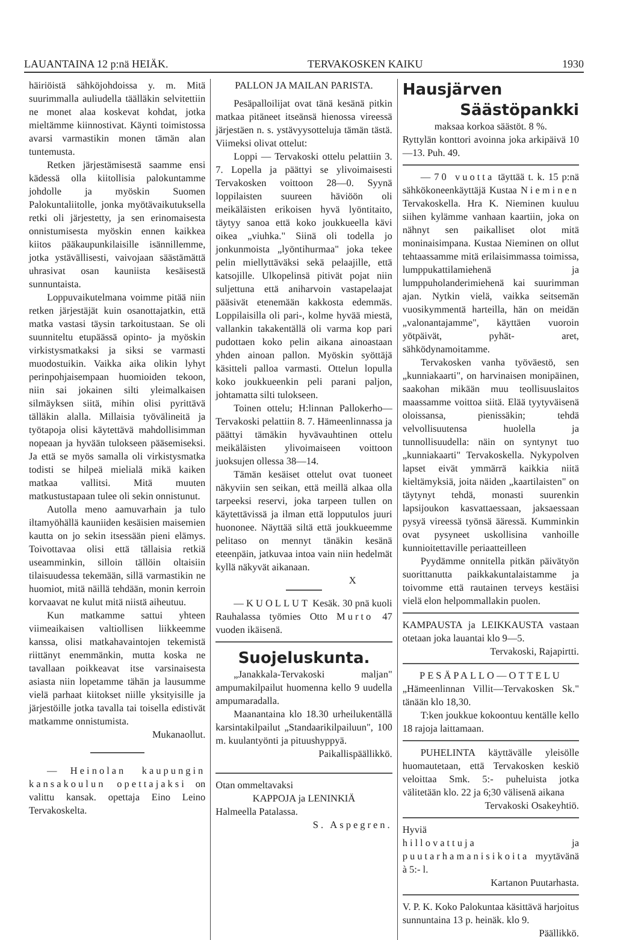LAUANTAINA 12 p:nä HEIÄK. TERVAKOSKEN KAIKU 1930
häiriöistä sähköjohdoissa y. m. Mitä suurimmalla auliudella täälläkin selvitettiin ne monet alaa koskevat kohdat, jotka mieltämme kiinnostivat. Käynti toimistossa avarsi varmastikin monen tämän alan tuntemusta.
Retken järjestämisestä saamme ensi kädessä olla kiitollisia palokuntamme johdolle ja myöskin Suomen Palokuntaliitolle, jonka myötävaikutuksella retki oli järjestetty, ja sen erinomaisesta onnistumisesta myöskin ennen kaikkea kiitos pääkaupunkilaisille isännillemme, jotka ystävällisesti, vaivojaan säästämättä uhrasivat osan kauniista kesäisestä sunnuntaista.
Loppuvaikutelmana voimme pitää niin retken järjestäjät kuin osanottajatkin, että matka vastasi täysin tarkoitustaan. Se oli suunniteltu etupäässä opinto- ja myöskin virkistysmatkaksi ja siksi se varmasti muodostuikin. Vaikka aika olikin lyhyt perinpohjaisempaan huomioiden tekoon, niin sai jokainen silti yleimalkaisen silmäyksen siitä, mihin olisi pyrittävä tälläkin alalla. Millaisia työvälineitä ja työtapoja olisi käytettävä mahdollisimman nopeaan ja hyvään tulokseen pääsemiseksi. Ja että se myös samalla oli virkistysmatka todisti se hilpeä mielialä mikä kaiken matkaa vallitsi. Mitä muuten matkustustapaan tulee oli sekin onnistunut.
Autolla meno aamuvarhain ja tulo iltamyöhällä kauniiden kesäisien maisemien kautta on jo sekin itsessään pieni elämys. Toivottavaa olisi että tällaisia retkiä useamminkin, silloin tällöin oltaisiin tilaisuudessa tekemään, sillä varmastikin ne huomiot, mitä näillä tehdään, monin kerroin korvaavat ne kulut mitä niistä aiheutuu.
Kun matkamme sattui yhteen viimeaikaisen valtiollisen liikkeemme kanssa, olisi matkahavaintojen tekemistä riittänyt enemmänkin, mutta koska ne tavallaan poikkeavat itse varsinaisesta asiasta niin lopetamme tähän ja lausumme vielä parhaat kiitokset niille yksityisille ja järjestöille jotka tavalla tai toisella edistivät matkamme onnistumista.
Mukanaollut.
— Heinolan kaupungin kansakoulun opettajaksi on valittu kansak. opettaja Eino Leino Tervakoskelta.
PALLON JA MAILAN PARISTA.
Pesäpalloilijat ovat tänä kesänä pitkin matkaa pitäneet itseänsä hienossa vireessä järjestäen n. s. ystävyysotteluja tämän tästä. Viimeksi olivat ottelut:
Loppi — Tervakoski ottelu pelattiin 3. 7. Lopella ja päättyi se ylivoimaisesti Tervakosken voittoon 28—0. Syynä loppilaisten suureen häviöön oli meikäläisten erikoisen hyvä lyöntitaito, täytyy sanoa että koko joukkueella kävi oikea „viuhka." Siinä oli todella jo jonkunmoista „lyöntihurmaa" joka tekee pelin miellyttäväksi sekä pelaajille, että katsojille. Ulkopelinsä pitivät pojat niin suljettuna että aniharvoin vastapelaajat pääsivät etenemään kakkosta edemmäs. Loppilaisilla oli pari-, kolme hyvää miestä, vallankin takakentällä oli varma kop pari pudottaen koko pelin aikana ainoastaan yhden ainoan pallon. Myöskin syöttäjä käsitteli palloa varmasti. Ottelun lopulla koko joukkueenkin peli parani paljon, johtamatta silti tulokseen.
Toinen ottelu; H:linnan Pallokerho—Tervakoski pelattiin 8. 7. Hämeenlinnassa ja päättyi tämäkin hyvävauhtinen ottelu meikäläisten ylivoimaiseen voittoon juoksujen ollessa 38—14.
Tämän kesäiset ottelut ovat tuoneet näkyviin sen seikan, että meillä alkaa olla tarpeeksi reservi, joka tarpeen tullen on käytettävissä ja ilman että lopputulos juuri huononee. Näyttää siltä että joukkueemme pelitaso on mennyt tänäkin kesänä eteenpäin, jatkuvaa intoa vain niin hedelmät kyllä näkyvät aikanaan.
X
— KUOLLUT Kesäk. 30 pnä kuoli Rauhalassa työmies Otto Murto 47 vuoden ikäisenä.
Suojeluskunta.
„Janakkala-Tervakoski maljan" ampumakilpailut huomenna kello 9 uudella ampumaradalla.
Maanantaina klo 18.30 urheilukentällä karsintakilpailut „Standaarikilpailuun", 100 m. kuulantyönti ja pituushyppyä.
Paikallispäällikkö.
Otan ommeltavaksi
KAPPOJA ja LENINKIÄ
Halmeella Patalassa.
S. Aspegren.
Hausjärven
Säästöpankki
maksaa korkoa säästöt. 8 %.
Ryttylän konttori avoinna joka arkipäivä 10—13. Puh. 49.
— 70 vuotta täyttää t. k. 15 p:nä sähkökoneenkäyttäjä Kustaa Nieminen Tervakoskella. Hra K. Nieminen kuuluu siihen kylämme vanhaan kaartiin, joka on nähnyt sen paikalliset olot mitä moninaisimpana. Kustaa Nieminen on ollut tehtaassamme mitä erilaisimmassa toimissa, lumppukattilamiehenä ja lumppuholanderimiehenä kai suurimman ajan. Nytkin vielä, vaikka seitsemän vuosikymmentä harteilla, hän on meidän „valonantajamme", käyttäen vuoroin yötpäivät, pyhät- aret, sähködynamoitamme.
Tervakosken vanha työväestö, sen „kunniakaarti", on harvinaisen monipäinen, saakohan mikään muu teollisuuslaitos maassamme voittoa siitä. Elää tyytyväisenä oloissansa, pienissäkin; tehdä velvollisuutensa huolella ja tunnollisuudella: näin on syntynyt tuo „kunniakaarti" Tervakoskella. Nykypolven lapset eivät ymmärrä kaikkia niitä kieltämyksiä, joita näiden „kaartilaisten" on täytynyt tehdä, monasti suurenkin lapsijoukon kasvattaessaan, jaksaessaan pysyä vireessä työnsä ääressä. Kumminkin ovat pysyneet uskollisina vanhoille kunnioitettaville periaatteilleen
Pyydämme onnitella pitkän päivätyön suorittanutta paikkakuntalaistamme ja toivomme että rautainen terveys kestäisi vielä elon helpommallakin puolen.
KAMPAUSTA ja LEIKKAUSTA vastaan otetaan joka lauantai klo 9—5.
Tervakoski, Rajapirtti.
PESÄPALLO—OTTELU
„Hämeenlinnan Villit—Tervakosken Sk." tänään klo 18,30.
T:ken joukkue kokoontuu kentälle kello 18 rajoja laittamaan.
PUHELINTA käyttävälle yleisölle huomautetaan, että Tervakosken keskiö veloittaa Smk. 5:- puheluista jotka välitetään klo. 22 ja 6;30 välisenä aikana
Tervakoski Osakeyhtiö.
Hyviä
hillovattuja ja puutarhamanisikoita myytävänä à 5:- l.
Kartanon Puutarhasta.
V. P. K. Koko Palokuntaa käsittävä harjoitus sunnuntaina 13 p. heinäk. klo 9.
Päällikkö.